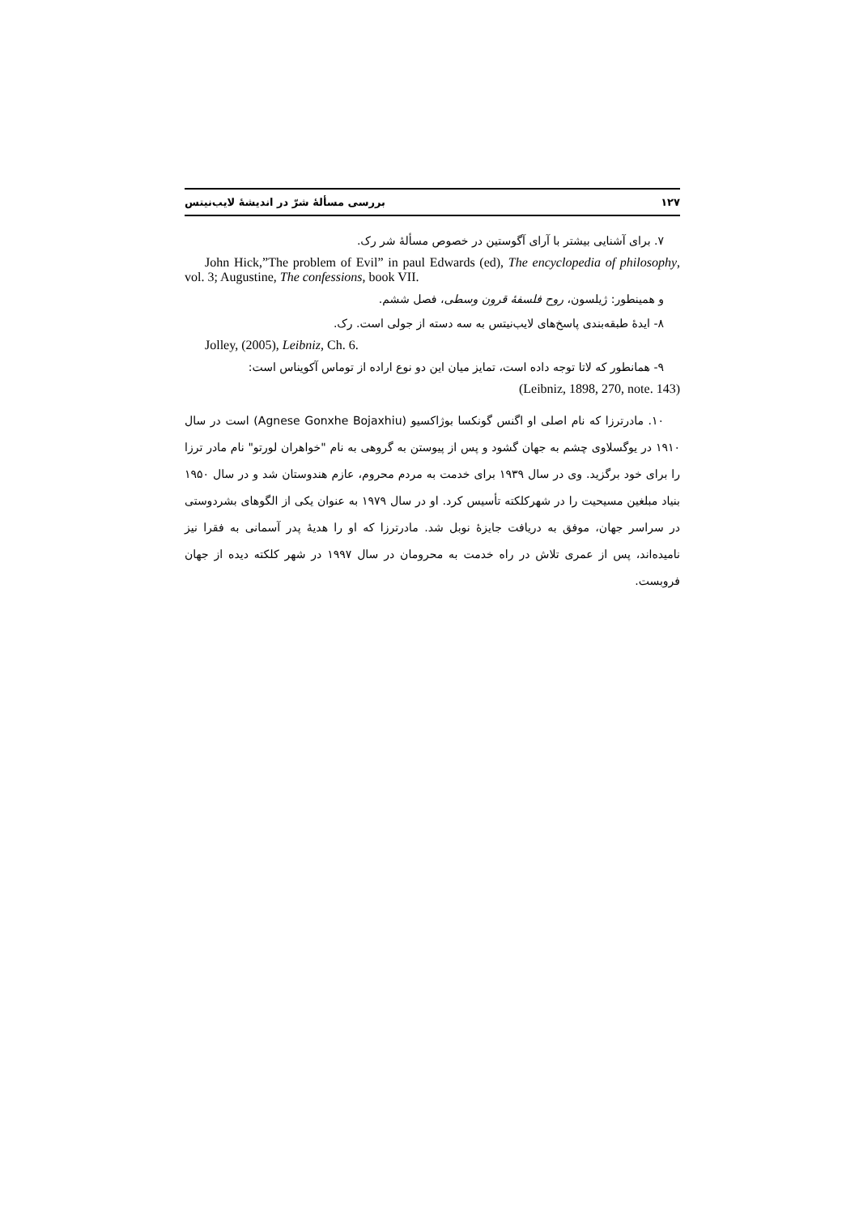۱۲۷ بررسی مسألهٔ شرّ در اندیشهٔ لایب‌نیتس
۷. برای آشنایی بیشتر با آرای آگوستین در خصوص مسألهٔ شر رک.
John Hick,”The problem of Evil” in paul Edwards (ed), The encyclopedia of philosophy, vol. 3; Augustine, The confessions, book VII.
و همینطور: ژیلسون، روح فلسفهٔ قرون وسطی، فصل ششم.
۸- ایدهٔ طبقه‌بندی پاسخ‌های لایب‌نیتس به سه دسته از جولی است. رک.
Jolley, (2005), Leibniz, Ch. 6.
۹- همانطور که لاتا توجه داده است، تمایز میان این دو نوع اراده از توماس آکویناس است:
(Leibniz, 1898, 270, note. 143)
۱۰. مادرترزا که نام اصلی او اگنس گونکسا بوژاکسیو (Agnese Gonxhe Bojaxhiu) است در سال ۱۹۱۰ در یوگسلاوی چشم به جهان گشود و پس از پیوستن به گروهی به نام "خواهران لورتو" نام مادر ترزا را برای خود برگزید. وی در سال ۱۹۳۹ برای خدمت به مردم محروم، عازم هندوستان شد و در سال ۱۹۵۰ بنیاد مبلغین مسیحیت را در شهرکلکته تأسیس کرد. او در سال ۱۹۷۹ به عنوان یکی از الگوهای بشردوستی در سراسر جهان، موفق به دریافت جایزهٔ نوبل شد. مادرترزا که او را هدیهٔ پدر آسمانی به فقرا نیز نامیده‌اند، پس از عمری تلاش در راه خدمت به محرومان در سال ۱۹۹۷ در شهر کلکته دیده از جهان فروبست.